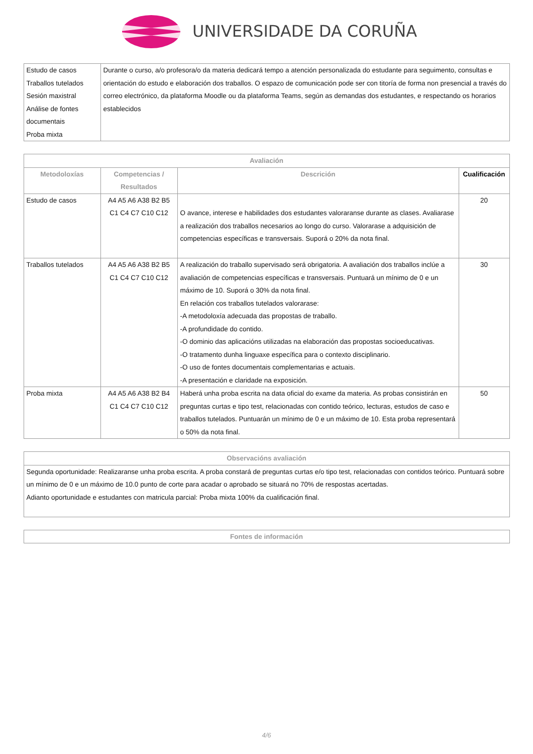UNIVERSIDADE DA CORUÑA
| Estudo de casos Traballos tutelados Sesión maxistral Análise de fontes documentais Proba mixta | Durante o curso, a/o profesora/o da materia dedicará tempo a atención personalizada do estudante para seguimento, consultas e orientación do estudo e elaboración dos traballos. O espazo de comunicación pode ser con titoría de forma non presencial a través do correo electrónico, da plataforma Moodle ou da plataforma Teams, según as demandas dos estudantes, e respectando os horarios establecidos |
| Avaliación | | | |
| --- | --- | --- | --- |
| Metodoloxías | Competencias / Resultados | Descrición | Cualificación |
| Estudo de casos | A4 A5 A6 A38 B2 B5 C1 C4 C7 C10 C12 | O avance, interese e habilidades dos estudantes valoraranse durante as clases. Avaliarase a realización dos traballos necesarios ao longo do curso. Valorarase a adquisición de competencias específicas e transversais. Suporá o 20% da nota final. | 20 |
| Traballos tutelados | A4 A5 A6 A38 B2 B5 C1 C4 C7 C10 C12 | A realización do traballo supervisado será obrigatoria. A avaliación dos traballos inclúe a avaliación de competencias específicas e transversais. Puntuará un mínimo de 0 e un máximo de 10. Suporá o 30% da nota final. En relación cos traballos tutelados valorarase: -A metodoloxía adecuada das propostas de traballo. -A profundidade do contido. -O dominio das aplicacións utilizadas na elaboración das propostas socioeducativas. -O tratamento dunha linguaxe específica para o contexto disciplinario. -O uso de fontes documentais complementarias e actuais. -A presentación e claridade na exposición. | 30 |
| Proba mixta | A4 A5 A6 A38 B2 B4 C1 C4 C7 C10 C12 | Haberá unha proba escrita na data oficial do exame da materia. As probas consistirán en preguntas curtas e tipo test, relacionadas con contido teórico, lecturas, estudos de caso e traballos tutelados. Puntuarán un mínimo de 0 e un máximo de 10. Esta proba representará o 50% da nota final. | 50 |
| Observacións avaliación |
| --- |
| Segunda oportunidade: Realizaranse unha proba escrita. A proba constará de preguntas curtas e/o tipo test, relacionadas con contidos teórico. Puntuará sobre un mínimo de 0 e un máximo de 10.0 punto de corte para acadar o aprobado se situará no 70% de respostas acertadas. Adianto oportunidade e estudantes con matricula parcial: Proba mixta 100% da cualificación final. |
| Fontes de información |
| --- |
4/6